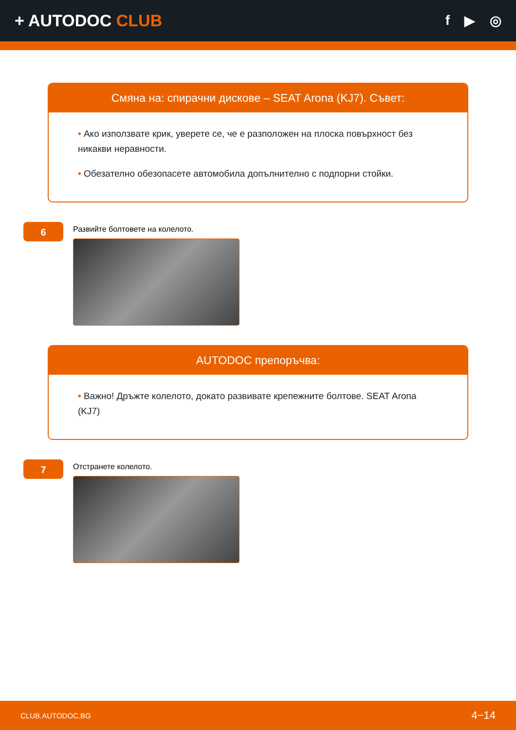+ AUTODOC CLUB
f ▶ ◎
Смяна на: спирачни дискове – SEAT Arona (KJ7). Съвет:
• Ако използвате крик, уверете се, че е разположен на плоска повърхност без никакви неравности.
• Обезателно обезопасете автомобила допълнително с подпорни стойки.
6
Развийте болтовете на колелото.
AUTODOC препоръчва:
• Важно! Дръжте колелото, докато развивате крепежните болтове. SEAT Arona (KJ7)
7
Отстранете колелото.
CLUB.AUTODOC.BG 4−14